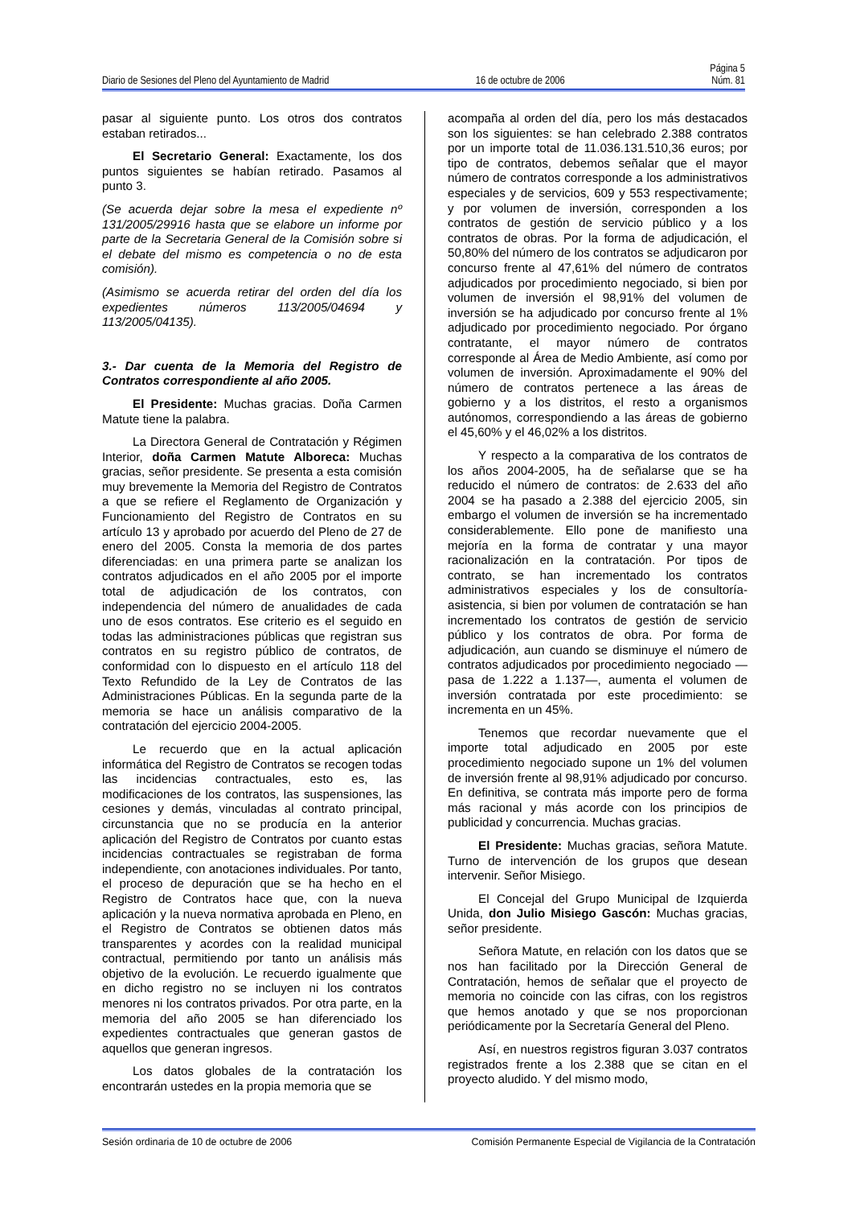Página 5
Diario de Sesiones del Pleno del Ayuntamiento de Madrid 16 de octubre de 2006 Núm. 81
pasar al siguiente punto. Los otros dos contratos estaban retirados...
El Secretario General: Exactamente, los dos puntos siguientes se habían retirado. Pasamos al punto 3.
(Se acuerda dejar sobre la mesa el expediente nº 131/2005/29916 hasta que se elabore un informe por parte de la Secretaria General de la Comisión sobre si el debate del mismo es competencia o no de esta comisión).
(Asimismo se acuerda retirar del orden del día los expedientes números 113/2005/04694 y 113/2005/04135).
3.- Dar cuenta de la Memoria del Registro de Contratos correspondiente al año 2005.
El Presidente: Muchas gracias. Doña Carmen Matute tiene la palabra.
La Directora General de Contratación y Régimen Interior, doña Carmen Matute Alboreca: Muchas gracias, señor presidente. Se presenta a esta comisión muy brevemente la Memoria del Registro de Contratos a que se refiere el Reglamento de Organización y Funcionamiento del Registro de Contratos en su artículo 13 y aprobado por acuerdo del Pleno de 27 de enero del 2005. Consta la memoria de dos partes diferenciadas: en una primera parte se analizan los contratos adjudicados en el año 2005 por el importe total de adjudicación de los contratos, con independencia del número de anualidades de cada uno de esos contratos. Ese criterio es el seguido en todas las administraciones públicas que registran sus contratos en su registro público de contratos, de conformidad con lo dispuesto en el artículo 118 del Texto Refundido de la Ley de Contratos de las Administraciones Públicas. En la segunda parte de la memoria se hace un análisis comparativo de la contratación del ejercicio 2004-2005.
Le recuerdo que en la actual aplicación informática del Registro de Contratos se recogen todas las incidencias contractuales, esto es, las modificaciones de los contratos, las suspensiones, las cesiones y demás, vinculadas al contrato principal, circunstancia que no se producía en la anterior aplicación del Registro de Contratos por cuanto estas incidencias contractuales se registraban de forma independiente, con anotaciones individuales. Por tanto, el proceso de depuración que se ha hecho en el Registro de Contratos hace que, con la nueva aplicación y la nueva normativa aprobada en Pleno, en el Registro de Contratos se obtienen datos más transparentes y acordes con la realidad municipal contractual, permitiendo por tanto un análisis más objetivo de la evolución. Le recuerdo igualmente que en dicho registro no se incluyen ni los contratos menores ni los contratos privados. Por otra parte, en la memoria del año 2005 se han diferenciado los expedientes contractuales que generan gastos de aquellos que generan ingresos.
Los datos globales de la contratación los encontrarán ustedes en la propia memoria que se
acompaña al orden del día, pero los más destacados son los siguientes: se han celebrado 2.388 contratos por un importe total de 11.036.131.510,36 euros; por tipo de contratos, debemos señalar que el mayor número de contratos corresponde a los administrativos especiales y de servicios, 609 y 553 respectivamente; y por volumen de inversión, corresponden a los contratos de gestión de servicio público y a los contratos de obras. Por la forma de adjudicación, el 50,80% del número de los contratos se adjudicaron por concurso frente al 47,61% del número de contratos adjudicados por procedimiento negociado, si bien por volumen de inversión el 98,91% del volumen de inversión se ha adjudicado por concurso frente al 1% adjudicado por procedimiento negociado. Por órgano contratante, el mayor número de contratos corresponde al Área de Medio Ambiente, así como por volumen de inversión. Aproximadamente el 90% del número de contratos pertenece a las áreas de gobierno y a los distritos, el resto a organismos autónomos, correspondiendo a las áreas de gobierno el 45,60% y el 46,02% a los distritos.
Y respecto a la comparativa de los contratos de los años 2004-2005, ha de señalarse que se ha reducido el número de contratos: de 2.633 del año 2004 se ha pasado a 2.388 del ejercicio 2005, sin embargo el volumen de inversión se ha incrementado considerablemente. Ello pone de manifiesto una mejoría en la forma de contratar y una mayor racionalización en la contratación. Por tipos de contrato, se han incrementado los contratos administrativos especiales y los de consultoría-asistencia, si bien por volumen de contratación se han incrementado los contratos de gestión de servicio público y los contratos de obra. Por forma de adjudicación, aun cuando se disminuye el número de contratos adjudicados por procedimiento negociado —pasa de 1.222 a 1.137—, aumenta el volumen de inversión contratada por este procedimiento: se incrementa en un 45%.
Tenemos que recordar nuevamente que el importe total adjudicado en 2005 por este procedimiento negociado supone un 1% del volumen de inversión frente al 98,91% adjudicado por concurso. En definitiva, se contrata más importe pero de forma más racional y más acorde con los principios de publicidad y concurrencia. Muchas gracias.
El Presidente: Muchas gracias, señora Matute. Turno de intervención de los grupos que desean intervenir. Señor Misiego.
El Concejal del Grupo Municipal de Izquierda Unida, don Julio Misiego Gascón: Muchas gracias, señor presidente.
Señora Matute, en relación con los datos que se nos han facilitado por la Dirección General de Contratación, hemos de señalar que el proyecto de memoria no coincide con las cifras, con los registros que hemos anotado y que se nos proporcionan periódicamente por la Secretaría General del Pleno.
Así, en nuestros registros figuran 3.037 contratos registrados frente a los 2.388 que se citan en el proyecto aludido. Y del mismo modo,
Sesión ordinaria de 10 de octubre de 2006 Comisión Permanente Especial de Vigilancia de la Contratación